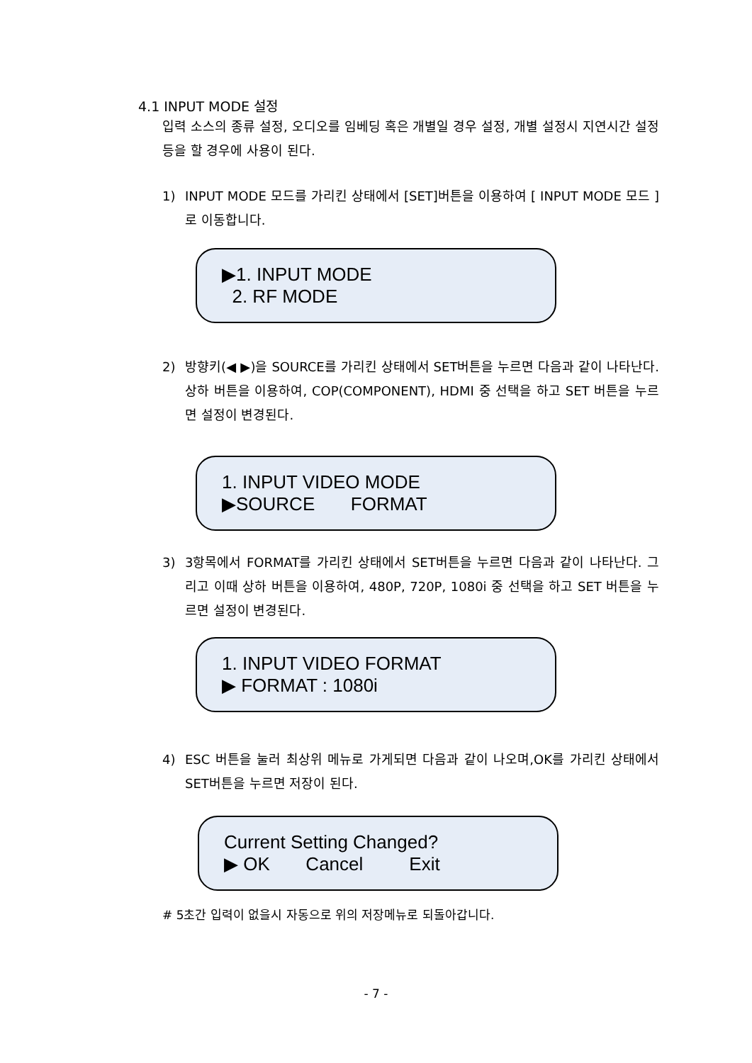4.1 INPUT MODE 설정
입력 소스의 종류 설정, 오디오를 임베딩 혹은 개별일 경우 설정, 개별 설정시 지연시간 설정 등을 할 경우에 사용이 된다.
1) INPUT MODE 모드를 가리킨 상태에서 [SET]버튼을 이용하여 [ INPUT MODE 모드 ]로 이동합니다.
▶1. INPUT MODE
2. RF MODE
2) 방향키(◀ ▶)을 SOURCE를 가리킨 상태에서 SET버튼을 누르면 다음과 같이 나타난다. 상하 버튼을 이용하여, COP(COMPONENT), HDMI 중 선택을 하고 SET 버튼을 누르면 설정이 변경된다.
1. INPUT VIDEO MODE
▶SOURCE FORMAT
3) 3항목에서 FORMAT를 가리킨 상태에서 SET버튼을 누르면 다음과 같이 나타난다. 그리고 이때 상하 버튼을 이용하여, 480P, 720P, 1080i 중 선택을 하고 SET 버튼을 누르면 설정이 변경된다.
1. INPUT VIDEO FORMAT
▶ FORMAT : 1080i
4) ESC 버튼을 눌러 최상위 메뉴로 가게되면 다음과 같이 나오며,OK를 가리킨 상태에서 SET버튼을 누르면 저장이 된다.
Current Setting Changed?
▶ OK Cancel Exit
# 5초간 입력이 없을시 자동으로 위의 저장메뉴로 되돌아갑니다.
- 7 -